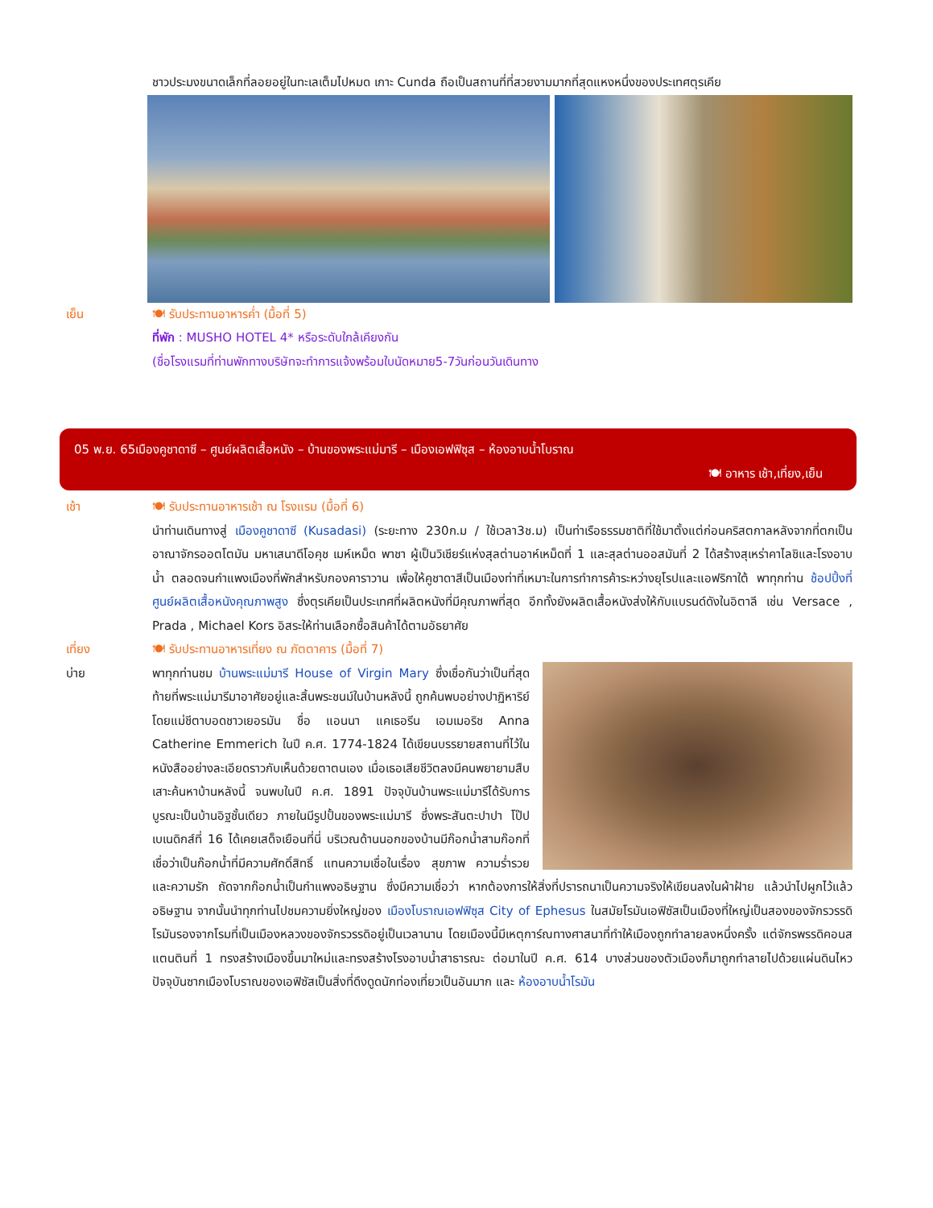ชาวประมงขนาดเล็กที่ลอยอยู่ในทะเลเต็มไปหมด เกาะ Cunda ถือเป็นสถานที่ที่สวยงามมากที่สุดแหงหนึ่งของประเทศตุรเคีย
เย็น 🍽 รับประทานอาหารค่ำ (มื้อที่ 5)
ที่พัก : MUSHO HOTEL 4* หรือระดับใกล้เคียงกัน
(ชื่อโรงแรมที่ท่านพักทางบริษัทจะทำการแจ้งพร้อมใบนัดหมาย5-7วันก่อนวันเดินทาง
05 พ.ย. 65เมืองคูชาดาซี – ศูนย์ผลิตเสื้อหนัง – บ้านของพระแม่มารี – เมืองเอฟฟิซุส – ห้องอาบน้ำโบราณ
🍽 อาหาร เช้า,เที่ยง,เย็น
เช้า 🍽 รับประทานอาหารเช้า ณ โรงแรม (มื้อที่ 6)
นำท่านเดินทางสู่ เมืองคูชาดาซี (Kusadasi) (ระยะทาง 230ก.ม / ใช้เวลา3ช.ม) เป็นท่าเรือธรรมชาติที่ใช้มาตั้งแต่ก่อนคริสตกาลหลังจากที่ตกเป็นอาณาจักรออตโตมัน มหาเสนาดีโอคุช เมห์เหม็ด พาชา ผู้เป็นวิเชียร์แห่งสุลต่านอาห์เหม็ดที่ 1 และสุลต่านออสมันที่ 2 ได้สร้างสุเหร่าคาไลชิและโรงอาบน้ำ ตลอดจนกำแพงเมืองที่พักสำหรับกองคาราวาน เพื่อให้คูชาดาสีเป็นเมืองท่าที่เหมาะในการทำการค้าระหว่างยุโรปและแอฟริกาใต้ พาทุกท่าน ช้อปปิ้งที่ศูนย์ผลิตเสื้อหนังคุณภาพสูง ซึ่งตุรเคียเป็นประเทศที่ผลิตหนังที่มีคุณภาพที่สุด อีกทั้งยังผลิตเสื้อหนังส่งให้กับแบรนด์ดังในอิตาลี เช่น Versace , Prada , Michael Kors อิสระให้ท่านเลือกซื้อสินค้าได้ตามอัธยาศัย
เที่ยง 🍽 รับประทานอาหารเที่ยง ณ ภัตตาคาร (มื้อที่ 7)
บ่าย พาทุกท่านชม บ้านพระแม่มารี House of Virgin Mary ซึ่งเชื่อกันว่าเป็นที่สุดท้ายที่พระแม่มารีมาอาศัยอยู่และสิ้นพระชนม์ในบ้านหลังนี้ ถูกค้นพบอย่างปาฏิหาริย์โดยแม่ชีตาบอดชาวเยอรมัน ชื่อ แอนนา แคเธอรีน เอมเมอริช Anna Catherine Emmerich ในปี ค.ศ. 1774-1824 ได้เขียนบรรยายสถานที่ไว้ในหนังสืออย่างละเอียดราวกับเห็นด้วยตาตนเอง เมื่อเธอเสียชีวิตลงมีคนพยายามสืบเสาะค้นหาบ้านหลังนี้ จนพบในปี ค.ศ. 1891 ปัจจุบันบ้านพระแม่มารีได้รับการบูรณะเป็นบ้านอิฐชั้นเดียว ภายในมีรูปปั้นของพระแม่มารี ซึ่งพระสันตะปาปา โป๊ปเบเนดิกส์ที่ 16 ได้เคยเสด็จเยือนที่นี่ บริเวณด้านนอกของบ้านมีก๊อกน้ำสามก๊อกที่เชื่อว่าเป็นก๊อกน้ำที่มีความศักดิ์สิทธิ์ แทนความเชื่อในเรื่อง สุขภาพ ความร่ำรวย และความรัก ถัดจากก๊อกน้ำเป็นกำแพงอธิษฐาน ซึ่งมีความเชื่อว่า หากต้องการให้สิ่งที่ปรารถนาเป็นความจริงให้เขียนลงในผ้าฝ้าย แล้วนำไปผูกไว้แล้วอธิษฐาน จากนั้นนำทุกท่านไปชมความยิ่งใหญ่ของ เมืองโบราณเอฟฟิซุส City of Ephesus ในสมัยโรมันเอฟิซัสเป็นเมืองที่ใหญ่เป็นสองของจักรวรรดิโรมันรองจากโรมที่เป็นเมืองหลวงของจักรวรรดิอยู่เป็นเวลานาน โดยเมืองนี้มีเหตุการ์ณทางศาสนาที่ทำให้เมืองถูกทำลายลงหนึ่งครั้ง แต่จักรพรรดิคอนสแตนตินที่ 1 ทรงสร้างเมืองขึ้นมาใหม่และทรงสร้างโรงอาบน้ำสาธารณะ ต่อมาในปี ค.ศ. 614 บางส่วนของตัวเมืองก็มาถูกทำลายไปด้วยแผ่นดินไหว ปัจจุบันซากเมืองโบราณของเอฟิซัสเป็นสิ่งที่ดึงดูดนักท่องเที่ยวเป็นอันมาก และ ห้องอาบน้ำโรมัน